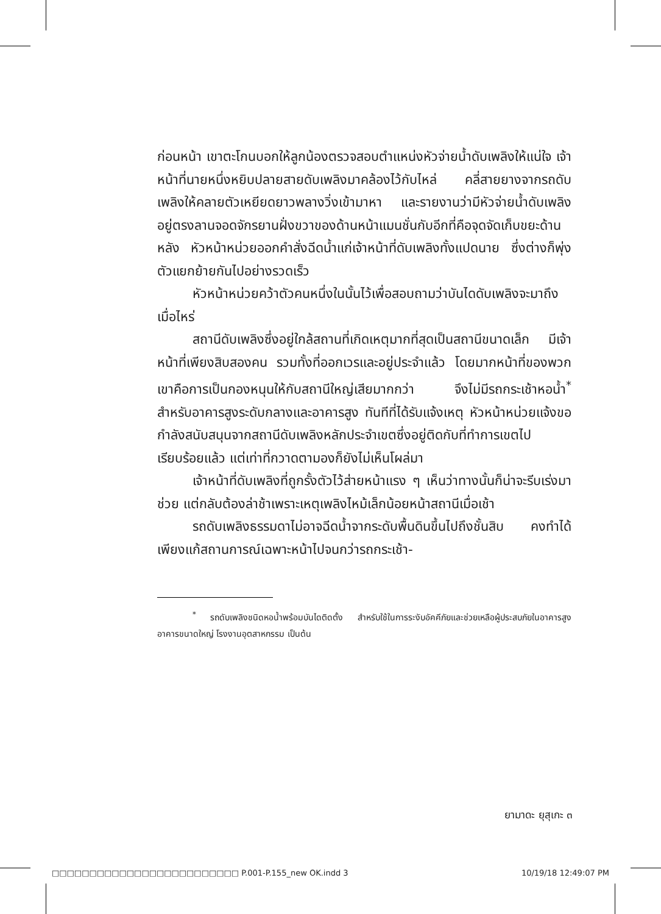ก่อนหน้า เขาตะโกนบอกให้ลูกน้องตรวจสอบตำแหน่งหัวจ่ายน้ำดับเพลิงให้แน่ใจ เจ้าหน้าที่นายหนึ่งหยิบปลายสายดับเพลิงมาคล้องไว้กับไหล่ คลี่สายยางจากรถดับเพลิงให้คลายตัวเหยียดยาวพลางวิ่งเข้ามาหา และรายงานว่ามีหัวจ่ายน้ำดับเพลิงอยู่ตรงลานจอดจักรยานฝั่งขวาของด้านหน้าแมนชั่นกับอีกที่คือจุดจัดเก็บขยะด้านหลัง หัวหน้าหน่วยออกคำสั่งฉีดน้ำแก่เจ้าหน้าที่ดับเพลิงทั้งแปดนาย ซึ่งต่างก็พุ่งตัวแยกย้ายกันไปอย่างรวดเร็ว
หัวหน้าหน่วยคว้าตัวคนหนึ่งในนั้นไว้เพื่อสอบถามว่าบันไดดับเพลิงจะมาถึงเมื่อไหร่
สถานีดับเพลิงซึ่งอยู่ใกล้สถานที่เกิดเหตุมากที่สุดเป็นสถานีขนาดเล็ก มีเจ้าหน้าที่เพียงสิบสองคน รวมทั้งที่ออกเวรและอยู่ประจำแล้ว โดยมากหน้าที่ของพวกเขาคือการเป็นกองหนุนให้กับสถานีใหญ่เสียมากกว่า จึงไม่มีรถกระเช้าหอน้ำ<sup>*</sup> สำหรับอาคารสูงระดับกลางและอาคารสูง ทันทีที่ได้รับแจ้งเหตุ หัวหน้าหน่วยแจ้งขอกำลังสนับสนุนจากสถานีดับเพลิงหลักประจำเขตซึ่งอยู่ติดกับที่ทำการเขตไปเรียบร้อยแล้ว แต่เท่าที่กวาดตามองก็ยังไม่เห็นโผล่มา
เจ้าหน้าที่ดับเพลิงที่ถูกรั้งตัวไว้ส่ายหน้าแรง ๆ เห็นว่าทางนั้นก็น่าจะรีบเร่งมาช่วย แต่กลับต้องล่าช้าเพราะเหตุเพลิงไหม้เล็กน้อยหน้าสถานีเมื่อเช้า
รถดับเพลิงธรรมดาไม่อาจฉีดน้ำจากระดับพื้นดินขึ้นไปถึงชั้นสิบ คงทำได้เพียงแก้สถานการณ์เฉพาะหน้าไปจนกว่ารถกระเช้า-
<sup>*</sup> รถดับเพลิงชนิดหอน้ำพร้อมบันไดติดตั้ง สำหรับใช้ในการระงับอัคคีภัยและช่วยเหลือผู้ประสบภัยในอาคารสูง อาคารขนาดใหญ่ โรงงานอุตสาหกรรม เป็นต้น
ยามาดะ ยุสุเกะ ๓
□□□□□□□□□□□□□□□□□□□□□□□□□ P.001-P.155_new OK.indd 3 10/19/18 12:49:07 PM